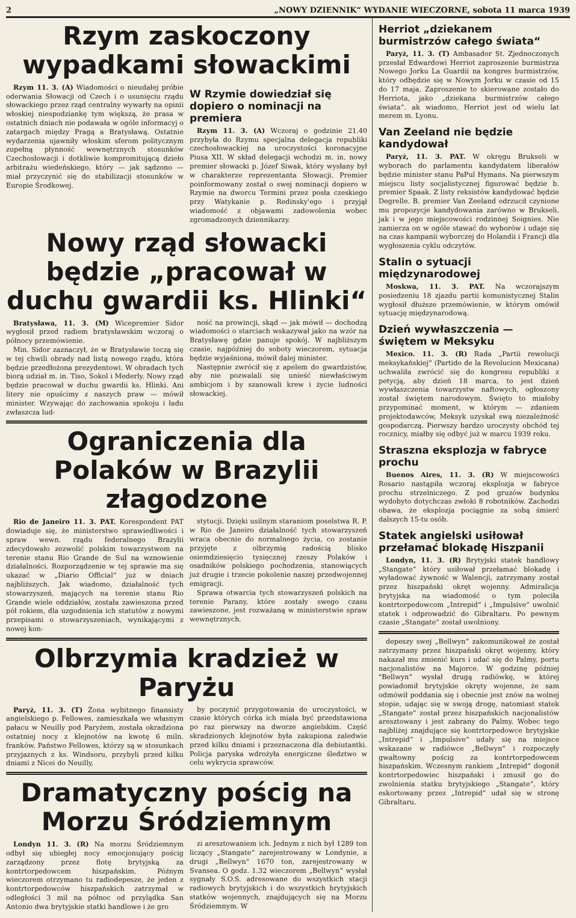2 „NOWY DZIENNIK“ WYDANIE WIECZORNE, sobota 11 marca 1939
Rzym zaskoczony wypadkami słowackimi
Rzym 11. 3. (A) Wiadomości o nieudałej próbie oderwania Słowacji od Czech i o usunięciu rządu słowackiego przez rząd centralny wywarły na opinii włoskiej niespodziankę tym większą, że prasa w ostatnich dniach nie podawała w ogóle informacyj o zatargach między Pragą a Bratysławą. Ostatnie wydarzenia ujawniły włoskim sferom politycznym zupełną płynność wewnętrznych stosunków Czechosłowacji i dotkliwie kompromitującą dzieło arbitrażu wiedeńskiego, który — jak sądzono — miał przyczynić się do stabilizacji stosunków w Europie Środkowej.
W Rzymie dowiedział się dopiero o nominacji na premiera
Rzym 11. 3. (A) Wczoraj o godzinie 21.40 przybyła do Rzymu specjalna delegacja republiki czechosłowackiej na uroczystości koronacyjne Piusa XII. W skład delegacji wchodzi m. in. nowy premier słowacki p. Józef Siwak, który wysłany był w charakterze reprezentanta Słowacji. Premier poinformowany został o swej nominacji dopiero w Rzymie na dworcu Termini przez posła czeskiego przy Watykanie p. Redinsky'ego i przyjął wiadomość z objawami zadowolenia wobec zgromadzonych dziennikarzy.
Nowy rząd słowacki będzie „pracował w duchu gwardii ks. Hlinki“
Bratysława, 11. 3. (M) Wicepremier Sidor wygłosił przed radiem bratysławskim wczoraj o północy przemówienie.
Min. Sidor zaznaczył, że w Bratysławie toczą się w tej chwili obrady nad listą nowego rządu, która będzie przedłożona prezydentowi. W obradach tych biorą udział m. in. Tiso, Sokol i Mederly. Nowy rząd będzie pracował w duchu gwardii ks. Hlinki. Ani litery nie opuścimy z naszych praw — mówił minister. Wzywając do zachowania spokoju i ładu zwłaszcza lud-
ność na prowincji, skąd — jak mówił — dochodzą wiadomości o starciach wskazywał jako na wzór na Bratysławę gdzie panuje spokój. W najbliższym czasie, najpóźniej do soboty wieczorem, sytuacja będzie wyjaśniona, mówił dalej minister.
Następnie zwrócił się z apelem do gwardzistów, aby nie pozwalali się unieść niewłaściwym ambicjom i by szanowali krew i życie ludności słowackiej.
Ograniczenia dla Polaków w Brazylii złagodzone
Rio de Janeiro 11. 3. PAT. Korespondent PAT dowiaduje się, że ministerstwo sprawiedliwości i spraw wewn. rządu federalnego Brazylii zdecydowało zezwolić polskim towarzystwom na terenie stanu Rio Grande de Sul na wznowienie działalności. Rozporządzenie w tej sprawie ma się ukazać w „Diario Official“ już w dniach najbliższych. Jak wiadomo, działalność tych stowarzyszeń, mających na terenie stanu Rio Grande wiele oddziałów, została zawieszona przed pół rokiem, dla uzgodnienia ich statutów z nowymi przepisami o stowarzyszeniach, wynikającymi z nowej kon-
stytucji. Dzięki usilnym staraniom poselstwa R. P. w Rio de Janeiro działalność tych stowarzyszeń wraca obecnie do normalnego życia, co zostanie przyjęte z olbrzymią radością blisko osiemdziesięcio tysięcznej rzeszy Polaków i osadników polskiego pochodzenia, stanowiących już drugie i trzecie pokolenie naszej przedwojennej emigracji.
Sprawa otwarcia tych stowarzyszeń polskich na terenie Parany, które zostały swego czasu zawieszone, jest rozważaną w ministerstwie spraw wewnętrznych.
Olbrzymia kradzież w Paryżu
Paryż, 11. 3. (T) Żona wybitnego finansisty angielskiego p. Fellowes, zamieszkała we własnym pałacu w Neuilly pod Paryżem, została okradziona ostatniej nocy z klejnotów na kwotę 6 miln. franków. Państwo Fellowes, którzy są w stosunkach przyjaznych z ks. Windsoru, przybyli przed kilku dniami z Nicei do Neuilly,
by poczynić przygotowania do uroczystości, w czasie których córka ich miała być przedstawiona po raz pierwszy na dworze angielskim. Część skradzionych klejnotów była zakupiona zaledwie przed kilku dniami i przeznaczona dla debiutantki. Policja paryska wdrożyła energiczne śledztwo w celu wykrycia sprawców.
Dramatyczny pościg na Morzu Śródziemnym
Londyn 11. 3. (R) Na morzu Śródziemnym odbył się ubiegłej nocy emocjonujący pościg zarządzony przez flotę brytyjską za kontrtorpedowcem hiszpańskim. Późnym wieczorem otrzymano tu radiodepesze, że jeden z kontrtorpedowców hiszpańskich zatrzymał w odległości 3 mil na północ od przylądka San Antonio dwa brytyjskie statki handlowe i że gro
zi aresztowaniem ich. Jednym z nich był 1289 ton liczący „Stangate“ zarejestrowany w Londynie, a drugi „Bellwyn“ 1670 ton, zarejestrowany w Svansea. O godz. 1.32 wieczorem „Bellwyn“ wysłał sygnały S.O.S. adresowane do wszystkich stacji radiowych brytyjskich i do wszystkich brytyjskich statków wojennych, znajdujących się na Morzu Śródziemnym. W
Herriot „dziekanem burmistrzów całego świata“
Paryż, 11. 3. (T) Ambasador St. Zjednoczonych przesłał Edwardowi Herriot zaproszenie burmistrza Nowego Jorku La Guardii na kongres burmistrzów, który odbędzie się w Nowym Jorku w czasie od 15 do 17 maja. Zaproszenie to skierowane zostało do Herriota, jako „dziekana burmistrzów całego świata“. ak wiadomo, Herriot jest od wielu lat merem m. Lyonu.
Van Zeeland nie będzie kandydował
Paryż, 11. 3. PAT. W okręgu Brukseli w wyborach do parlamentu kandydatem liberałów będzie minister stanu PaPul Hymans. Na pierwszym miejscu listy socjalistycznej figurować będzie b. premier Spaak. Z listy reksistów kandydować będzie Degrelle. B. premier Van Zeeland odrzucił czynione mu propozycje kandydowania zarówno w Brukseli, jak i w jego miejscowości rodzinnej Soignies. Nie zamierza on w ogóle stawać do wyborów i udaje się na czas kampanii wyborczej do Holandii i Francji dla wygłoszenia cyklu odczytów.
Stalin o sytuacji międzynarodowej
Moskwa, 11. 3. PAT. Na wczorajszym posiedzeniu 18 zjazdu partii komunistycznej Stalin wygłosił dłuższe przemówienie, w którym omówił sytuację międzynarodową.
Dzień wywłaszczenia — świętem w Meksyku
Mexico. 11. 3. (R) Rada „Partii rewolucji meksykańskiej“ (Partido de la Revolucion Mexicana) uchwaliła zwrócić się do kongresu republiki z petycją, aby dzień 18 marca, to jest dzień wywłaszczenia towarzystw naftowych, ogłoszony został świętem narodowym. Święto to miałoby przypominać moment, w którym — zdaniem projektodawców, Meksyk uzyskał swą niezależność gospodarczą. Pierwszy bardzo uroczysty obchód tej rocznicy, miałby się odbyć już w marcu 1939 roku.
Straszna eksplozja w fabryce prochu
Buenos Aires, 11. 3. (R) W miejscowości Rosario nastąpiła wczoraj eksplozja w fabryce prochu strzelniczego. Z pod gruzów budynku wydobyto dotychczas zwłoki 8 robotników. Zachodzi obawa, że eksplozja pociągnie za sobą śmierć dalszych 15-tu osób.
Statek angielski usiłował przełamać blokadę Hiszpanii
Londyn, 11. 3. (R) Brytyjski statek handlowy „Stangate“ który usiłował przełamać blokadę i wyładować żywność w Walencji, zatrzymany został przez hiszpański okręt wojenny. Admiralicja brytyjska na wiadomość o tym poleciła kontrtorpedowcom „Intrepid“ i „Impulsive“ uwolnić statek i odprowadzić do Gibraltaru. Po pewnym czasie „Stangate“ został uwolniony.
depeszy swej „Bellwyn“ zakomunikował że został zatrzymany przez hiszpański okręt wojenny, który nakazał mu zmienić kurs i udać się do Palmy, portu nacjonalistów na Majorce. W godzinę później "Bellwyn“ wysłał drugą radiówkę, w której powiadomił brytyjskie okręty wojenne, że sam odmówił poddania się i obecnie jest znów na wolnej stopie, udając się w swoją drogę, natomiast statek „Stangate“ został przez hiszpańskich nacjonalistów aresztowany i jest zabrany do Palmy. Wobec tego najbliżej znajdujące się kontrtorpedowce brytyjskie „Intrepid“ i „Impulsive“ udały się na miejsce wskazane w radiówce „Bellwyn“ i rozpoczęły gwałtowny pościg za kontrtorpedowcem hiszpańskim. Wczesnym rankiem „Intrepid“ dogonił kontrtorpedowiec hiszpański i zmusił go do zwolnienia statku brytyjskiego „Stangate“, który eskortowany przez „Intrepid“ udał się w stronę Gibraltaru.